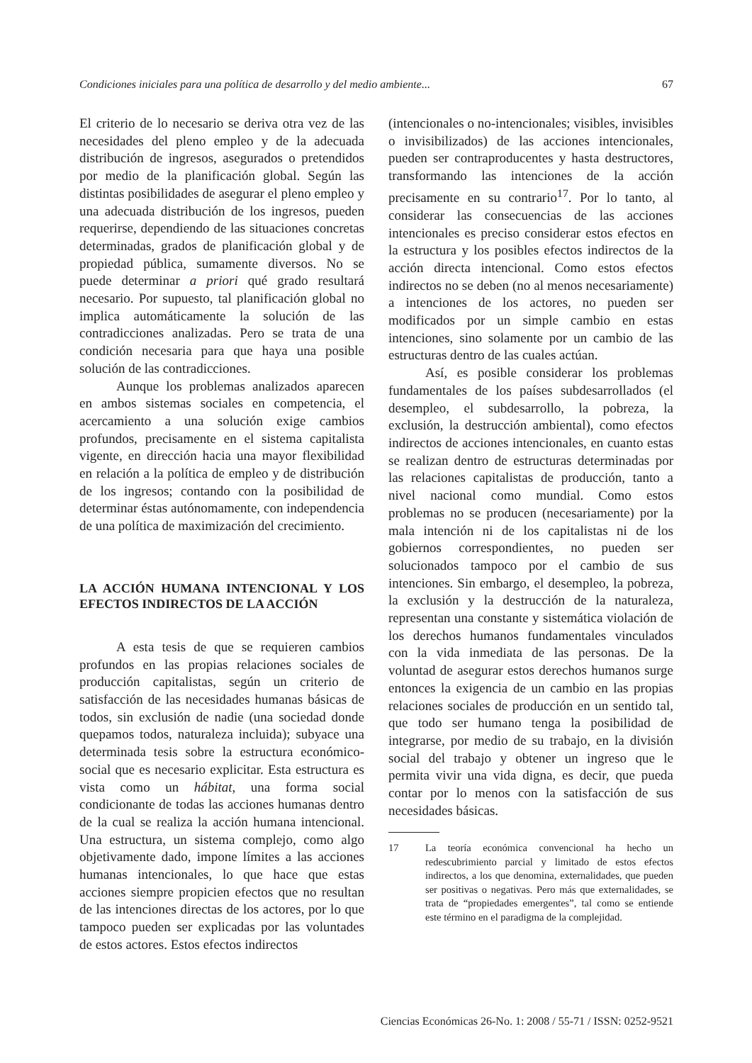Condiciones iniciales para una política de desarrollo y del medio ambiente... 67
El criterio de lo necesario se deriva otra vez de las necesidades del pleno empleo y de la adecuada distribución de ingresos, asegurados o pretendidos por medio de la planificación global. Según las distintas posibilidades de asegurar el pleno empleo y una adecuada distribución de los ingresos, pueden requerirse, dependiendo de las situaciones concretas determinadas, grados de planificación global y de propiedad pública, sumamente diversos. No se puede determinar a priori qué grado resultará necesario. Por supuesto, tal planificación global no implica automáticamente la solución de las contradicciones analizadas. Pero se trata de una condición necesaria para que haya una posible solución de las contradicciones.
Aunque los problemas analizados aparecen en ambos sistemas sociales en competencia, el acercamiento a una solución exige cambios profundos, precisamente en el sistema capitalista vigente, en dirección hacia una mayor flexibilidad en relación a la política de empleo y de distribución de los ingresos; contando con la posibilidad de determinar éstas autónomamente, con independencia de una política de maximización del crecimiento.
LA ACCIÓN HUMANA INTENCIONAL Y LOS EFECTOS INDIRECTOS DE LA ACCIÓN
A esta tesis de que se requieren cambios profundos en las propias relaciones sociales de producción capitalistas, según un criterio de satisfacción de las necesidades humanas básicas de todos, sin exclusión de nadie (una sociedad donde quepamos todos, naturaleza incluida); subyace una determinada tesis sobre la estructura económico-social que es necesario explicitar. Esta estructura es vista como un hábitat, una forma social condicionante de todas las acciones humanas dentro de la cual se realiza la acción humana intencional. Una estructura, un sistema complejo, como algo objetivamente dado, impone límites a las acciones humanas intencionales, lo que hace que estas acciones siempre propicien efectos que no resultan de las intenciones directas de los actores, por lo que tampoco pueden ser explicadas por las voluntades de estos actores. Estos efectos indirectos
(intencionales o no-intencionales; visibles, invisibles o invisibilizados) de las acciones intencionales, pueden ser contraproducentes y hasta destructores, transformando las intenciones de la acción precisamente en su contrario<sup>17</sup>. Por lo tanto, al considerar las consecuencias de las acciones intencionales es preciso considerar estos efectos en la estructura y los posibles efectos indirectos de la acción directa intencional. Como estos efectos indirectos no se deben (no al menos necesariamente) a intenciones de los actores, no pueden ser modificados por un simple cambio en estas intenciones, sino solamente por un cambio de las estructuras dentro de las cuales actúan.
Así, es posible considerar los problemas fundamentales de los países subdesarrollados (el desempleo, el subdesarrollo, la pobreza, la exclusión, la destrucción ambiental), como efectos indirectos de acciones intencionales, en cuanto estas se realizan dentro de estructuras determinadas por las relaciones capitalistas de producción, tanto a nivel nacional como mundial. Como estos problemas no se producen (necesariamente) por la mala intención ni de los capitalistas ni de los gobiernos correspondientes, no pueden ser solucionados tampoco por el cambio de sus intenciones. Sin embargo, el desempleo, la pobreza, la exclusión y la destrucción de la naturaleza, representan una constante y sistemática violación de los derechos humanos fundamentales vinculados con la vida inmediata de las personas. De la voluntad de asegurar estos derechos humanos surge entonces la exigencia de un cambio en las propias relaciones sociales de producción en un sentido tal, que todo ser humano tenga la posibilidad de integrarse, por medio de su trabajo, en la división social del trabajo y obtener un ingreso que le permita vivir una vida digna, es decir, que pueda contar por lo menos con la satisfacción de sus necesidades básicas.
17 La teoría económica convencional ha hecho un redescubrimiento parcial y limitado de estos efectos indirectos, a los que denomina, externalidades, que pueden ser positivas o negativas. Pero más que externalidades, se trata de “propiedades emergentes”, tal como se entiende este término en el paradigma de la complejidad.
Ciencias Económicas 26-No. 1: 2008 / 55-71 / ISSN: 0252-9521